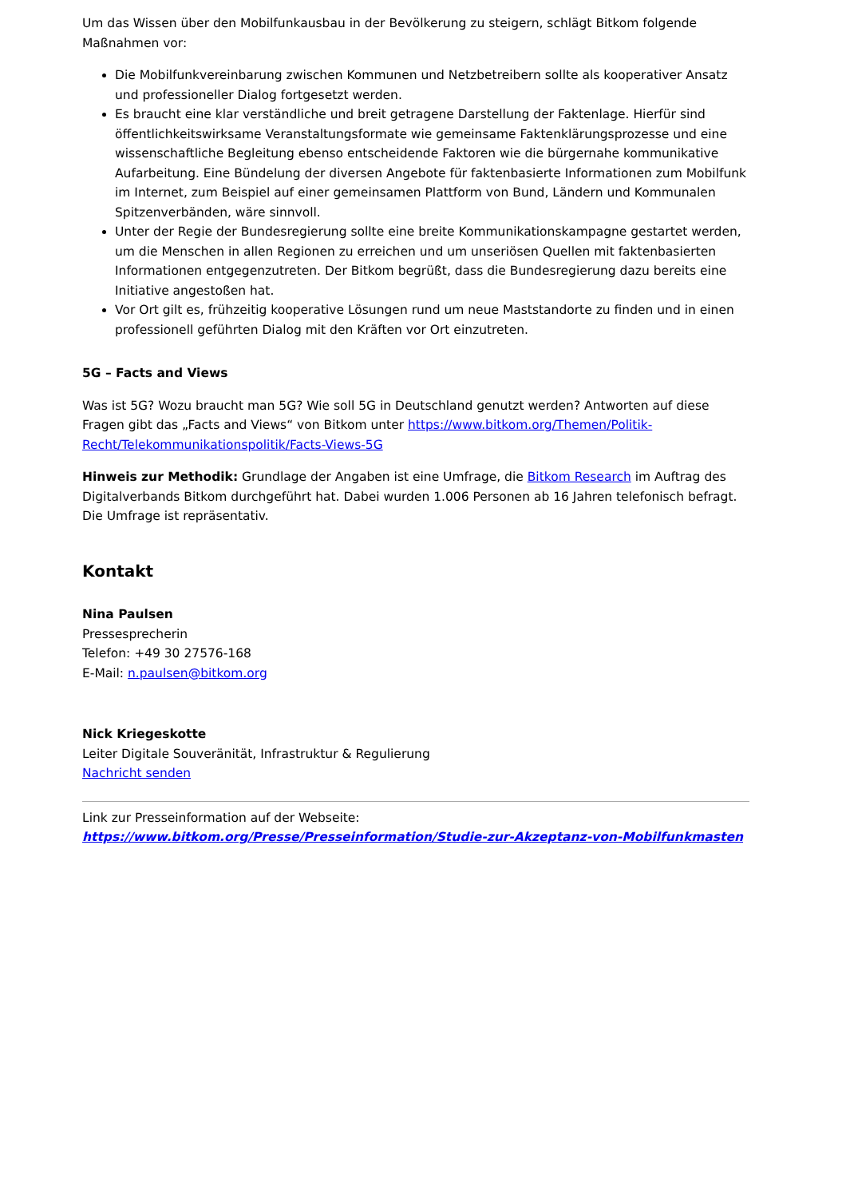Um das Wissen über den Mobilfunkausbau in der Bevölkerung zu steigern, schlägt Bitkom folgende Maßnahmen vor:
Die Mobilfunkvereinbarung zwischen Kommunen und Netzbetreibern sollte als kooperativer Ansatz und professioneller Dialog fortgesetzt werden.
Es braucht eine klar verständliche und breit getragene Darstellung der Faktenlage. Hierfür sind öffentlichkeitswirksame Veranstaltungsformate wie gemeinsame Faktenklärungsprozesse und eine wissenschaftliche Begleitung ebenso entscheidende Faktoren wie die bürgernahe kommunikative Aufarbeitung. Eine Bündelung der diversen Angebote für faktenbasierte Informationen zum Mobilfunk im Internet, zum Beispiel auf einer gemeinsamen Plattform von Bund, Ländern und Kommunalen Spitzenverbänden, wäre sinnvoll.
Unter der Regie der Bundesregierung sollte eine breite Kommunikationskampagne gestartet werden, um die Menschen in allen Regionen zu erreichen und um unseriösen Quellen mit faktenbasierten Informationen entgegenzutreten. Der Bitkom begrüßt, dass die Bundesregierung dazu bereits eine Initiative angestoßen hat.
Vor Ort gilt es, frühzeitig kooperative Lösungen rund um neue Maststandorte zu finden und in einen professionell geführten Dialog mit den Kräften vor Ort einzutreten.
5G – Facts and Views
Was ist 5G? Wozu braucht man 5G? Wie soll 5G in Deutschland genutzt werden? Antworten auf diese Fragen gibt das „Facts and Views“ von Bitkom unter https://www.bitkom.org/Themen/Politik-Recht/Telekommunikationspolitik/Facts-Views-5G
Hinweis zur Methodik: Grundlage der Angaben ist eine Umfrage, die Bitkom Research im Auftrag des Digitalverbands Bitkom durchgeführt hat. Dabei wurden 1.006 Personen ab 16 Jahren telefonisch befragt. Die Umfrage ist repräsentativ.
Kontakt
Nina Paulsen
Pressesprecherin
Telefon: +49 30 27576-168
E-Mail: n.paulsen@bitkom.org
Nick Kriegeskotte
Leiter Digitale Souveränität, Infrastruktur & Regulierung
Nachricht senden
Link zur Presseinformation auf der Webseite:
https://www.bitkom.org/Presse/Presseinformation/Studie-zur-Akzeptanz-von-Mobilfunkmasten